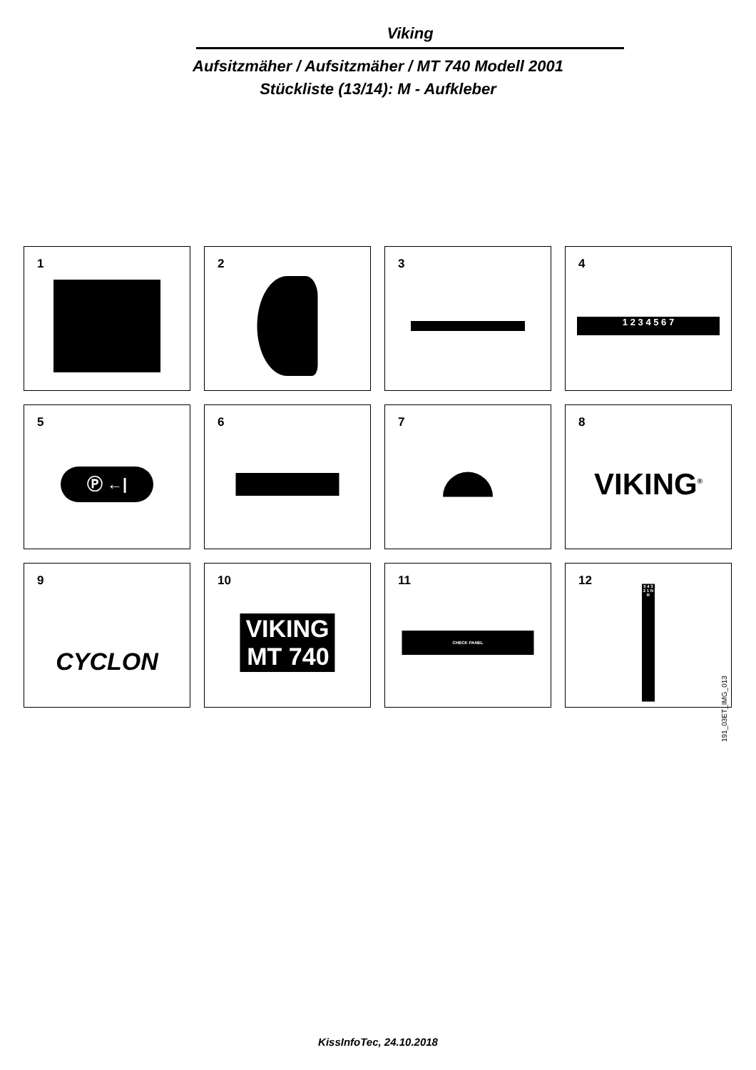Viking
Aufsitzmäher / Aufsitzmäher / MT 740 Modell 2001
Stückliste (13/14): M - Aufkleber
1
2
3
4
1 2 3 4 5 6 7
5
Ⓟ ←|
6
7
8
VIKING<sup>®</sup>
9
CYCLON
10
VIKING
MT 740
11
CHECK PANEL
12
5 4 3 2 1 N R
191_03ET_IMG_013
KissInfoTec, 24.10.2018